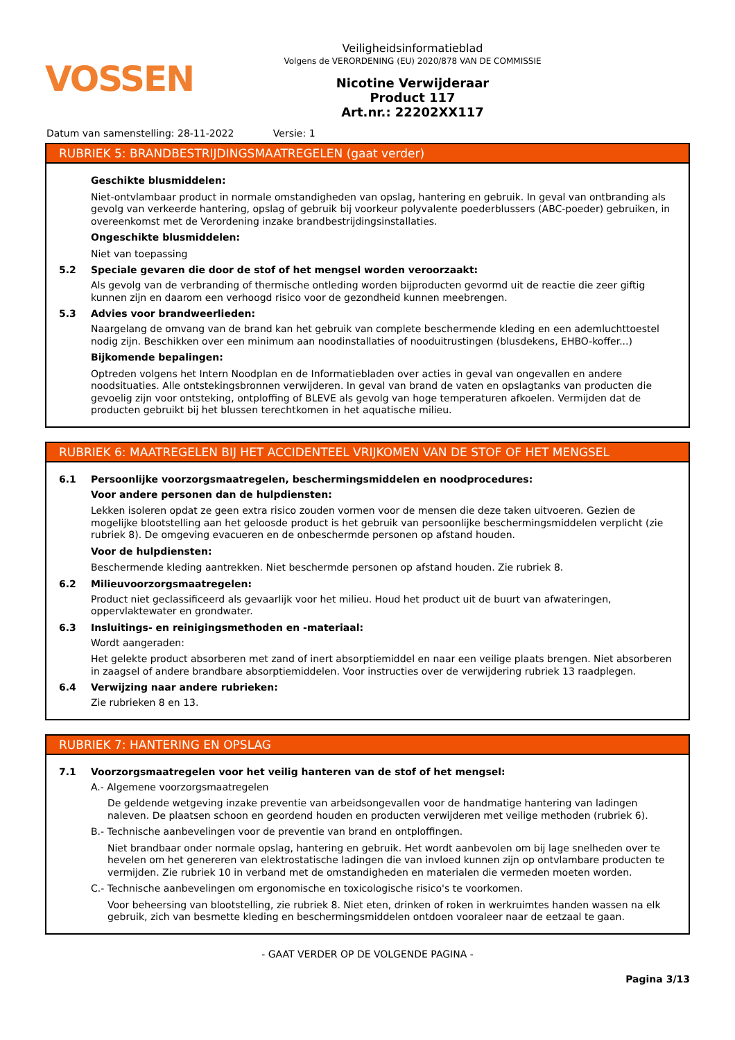VOSSEN
Veiligheidsinformatieblad
Volgens de VERORDENING (EU) 2020/878 VAN DE COMMISSIE
Nicotine Verwijderaar
Product 117
Art.nr.: 22202XX117
Datum van samenstelling: 28-11-2022 Versie: 1
RUBRIEK 5: BRANDBESTRIJDINGSMAATREGELEN (gaat verder)
Geschikte blusmiddelen:
Niet-ontvlambaar product in normale omstandigheden van opslag, hantering en gebruik. In geval van ontbranding als gevolg van verkeerde hantering, opslag of gebruik bij voorkeur polyvalente poederblussers (ABC-poeder) gebruiken, in overeenkomst met de Verordening inzake brandbestrijdingsinstallaties.
Ongeschikte blusmiddelen:
Niet van toepassing
5.2 Speciale gevaren die door de stof of het mengsel worden veroorzaakt:
Als gevolg van de verbranding of thermische ontleding worden bijproducten gevormd uit de reactie die zeer giftig kunnen zijn en daarom een verhoogd risico voor de gezondheid kunnen meebrengen.
5.3 Advies voor brandweerlieden:
Naargelang de omvang van de brand kan het gebruik van complete beschermende kleding en een ademluchttoestel nodig zijn. Beschikken over een minimum aan noodinstallaties of nooduitrustingen (blusdekens, EHBO-koffer...)
Bijkomende bepalingen:
Optreden volgens het Intern Noodplan en de Informatiebladen over acties in geval van ongevallen en andere noodsituaties. Alle ontstekingsbronnen verwijderen. In geval van brand de vaten en opslagtanks van producten die gevoelig zijn voor ontsteking, ontploffing of BLEVE als gevolg van hoge temperaturen afkoelen. Vermijden dat de producten gebruikt bij het blussen terechtkomen in het aquatische milieu.
RUBRIEK 6: MAATREGELEN BIJ HET ACCIDENTEEL VRIJKOMEN VAN DE STOF OF HET MENGSEL
6.1 Persoonlijke voorzorgsmaatregelen, beschermingsmiddelen en noodprocedures:
Voor andere personen dan de hulpdiensten:
Lekken isoleren opdat ze geen extra risico zouden vormen voor de mensen die deze taken uitvoeren. Gezien de mogelijke blootstelling aan het geloosde product is het gebruik van persoonlijke beschermingsmiddelen verplicht (zie rubriek 8). De omgeving evacueren en de onbeschermde personen op afstand houden.
Voor de hulpdiensten:
Beschermende kleding aantrekken. Niet beschermde personen op afstand houden. Zie rubriek 8.
6.2 Milieuvoorzorgsmaatregelen:
Product niet geclassificeerd als gevaarlijk voor het milieu. Houd het product uit de buurt van afwateringen, oppervlaktewater en grondwater.
6.3 Insluitings- en reinigingsmethoden en -materiaal:
Wordt aangeraden:
Het gelekte product absorberen met zand of inert absorptiemiddel en naar een veilige plaats brengen. Niet absorberen in zaagsel of andere brandbare absorptiemiddelen. Voor instructies over de verwijdering rubriek 13 raadplegen.
6.4 Verwijzing naar andere rubrieken:
Zie rubrieken 8 en 13.
RUBRIEK 7: HANTERING EN OPSLAG
7.1 Voorzorgsmaatregelen voor het veilig hanteren van de stof of het mengsel:
A.- Algemene voorzorgsmaatregelen
De geldende wetgeving inzake preventie van arbeidsongevallen voor de handmatige hantering van ladingen naleven. De plaatsen schoon en geordend houden en producten verwijderen met veilige methoden (rubriek 6).
B.- Technische aanbevelingen voor de preventie van brand en ontploffingen.
Niet brandbaar onder normale opslag, hantering en gebruik. Het wordt aanbevolen om bij lage snelheden over te hevelen om het genereren van elektrostatische ladingen die van invloed kunnen zijn op ontvlambare producten te vermijden. Zie rubriek 10 in verband met de omstandigheden en materialen die vermeden moeten worden.
C.- Technische aanbevelingen om ergonomische en toxicologische risico's te voorkomen.
Voor beheersing van blootstelling, zie rubriek 8. Niet eten, drinken of roken in werkruimtes handen wassen na elk gebruik, zich van besmette kleding en beschermingsmiddelen ontdoen vooraleer naar de eetzaal te gaan.
- GAAT VERDER OP DE VOLGENDE PAGINA -
Pagina 3/13